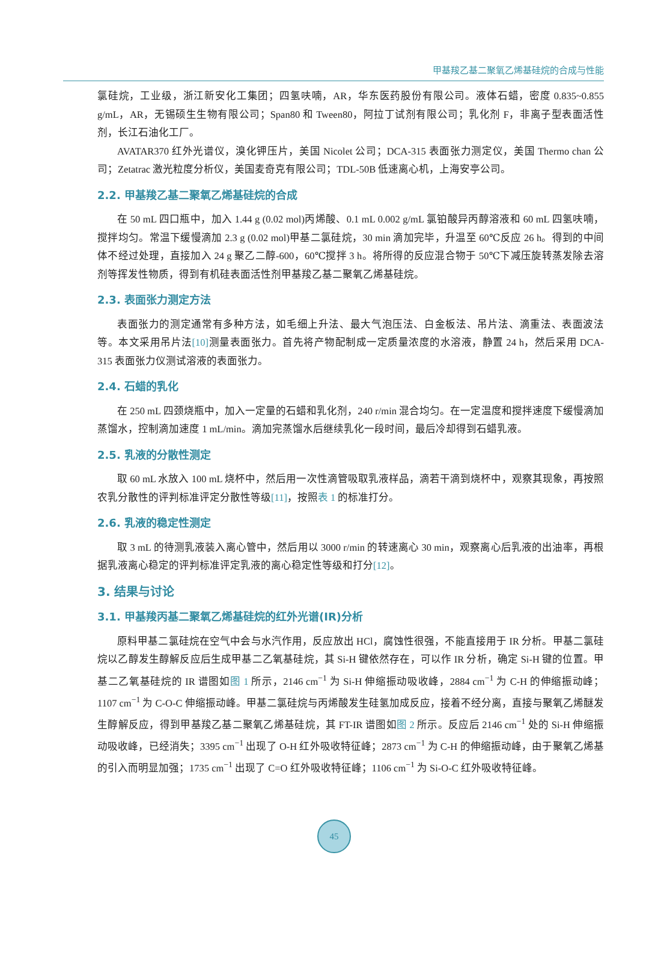甲基羧乙基二聚氧乙烯基硅烷的合成与性能
氯硅烷，工业级，浙江新安化工集团；四氢呋喃，AR，华东医药股份有限公司。液体石蜡，密度 0.835~0.855 g/mL，AR，无锡硕生生物有限公司；Span80 和 Tween80，阿拉丁试剂有限公司；乳化剂 F，非离子型表面活性剂，长江石油化工厂。
AVATAR370 红外光谱仪，溴化钾压片，美国 Nicolet 公司；DCA-315 表面张力测定仪，美国 Thermo chan 公司；Zetatrac 激光粒度分析仪，美国麦奇克有限公司；TDL-50B 低速离心机，上海安亭公司。
2.2. 甲基羧乙基二聚氧乙烯基硅烷的合成
在 50 mL 四口瓶中，加入 1.44 g (0.02 mol)丙烯酸、0.1 mL 0.002 g/mL 氯铂酸异丙醇溶液和 60 mL 四氢呋喃，搅拌均匀。常温下缓慢滴加 2.3 g (0.02 mol)甲基二氯硅烷，30 min 滴加完毕，升温至 60℃反应 26 h。得到的中间体不经过处理，直接加入 24 g 聚乙二醇-600，60℃搅拌 3 h。将所得的反应混合物于 50℃下减压旋转蒸发除去溶剂等挥发性物质，得到有机硅表面活性剂甲基羧乙基二聚氧乙烯基硅烷。
2.3. 表面张力测定方法
表面张力的测定通常有多种方法，如毛细上升法、最大气泡压法、白金板法、吊片法、滴重法、表面波法等。本文采用吊片法[10] 测量表面张力。首先将产物配制成一定质量浓度的水溶液，静置 24 h，然后采用 DCA-315 表面张力仪测试溶液的表面张力。
2.4. 石蜡的乳化
在 250 mL 四颈烧瓶中，加入一定量的石蜡和乳化剂，240 r/min 混合均匀。在一定温度和搅拌速度下缓慢滴加蒸馏水，控制滴加速度 1 mL/min。滴加完蒸馏水后继续乳化一段时间，最后冷却得到石蜡乳液。
2.5. 乳液的分散性测定
取 60 mL 水放入 100 mL 烧杯中，然后用一次性滴管吸取乳液样品，滴若干滴到烧杯中，观察其现象，再按照农乳分散性的评判标准评定分散性等级[11]，按照表 1 的标准打分。
2.6. 乳液的稳定性测定
取 3 mL 的待测乳液装入离心管中，然后用以 3000 r/min 的转速离心 30 min，观察离心后乳液的出油率，再根据乳液离心稳定的评判标准评定乳液的离心稳定性等级和打分[12]。
3. 结果与讨论
3.1. 甲基羧丙基二聚氧乙烯基硅烷的红外光谱(IR)分析
原料甲基二氯硅烷在空气中会与水汽作用，反应放出 HCl，腐蚀性很强，不能直接用于 IR 分析。甲基二氯硅烷以乙醇发生醇解反应后生成甲基二乙氧基硅烷，其 Si-H 键依然存在，可以作 IR 分析，确定 Si-H 键的位置。甲基二乙氧基硅烷的 IR 谱图如图 1 所示，2146 cm<sup>−1</sup> 为 Si-H 伸缩振动吸收峰，2884 cm<sup>−1</sup> 为 C-H 的伸缩振动峰；1107 cm<sup>−1</sup> 为 C-O-C 伸缩振动峰。甲基二氯硅烷与丙烯酸发生硅氢加成反应，接着不经分离，直接与聚氧乙烯醚发生醇解反应，得到甲基羧乙基二聚氧乙烯基硅烷，其 FT-IR 谱图如图 2 所示。反应后 2146 cm<sup>−1</sup> 处的 Si-H 伸缩振动吸收峰，已经消失；3395 cm<sup>−1</sup> 出现了 O-H 红外吸收特征峰；2873 cm<sup>−1</sup> 为 C-H 的伸缩振动峰，由于聚氧乙烯基的引入而明显加强；1735 cm<sup>−1</sup> 出现了 C=O 红外吸收特征峰；1106 cm<sup>−1</sup> 为 Si-O-C 红外吸收特征峰。
45